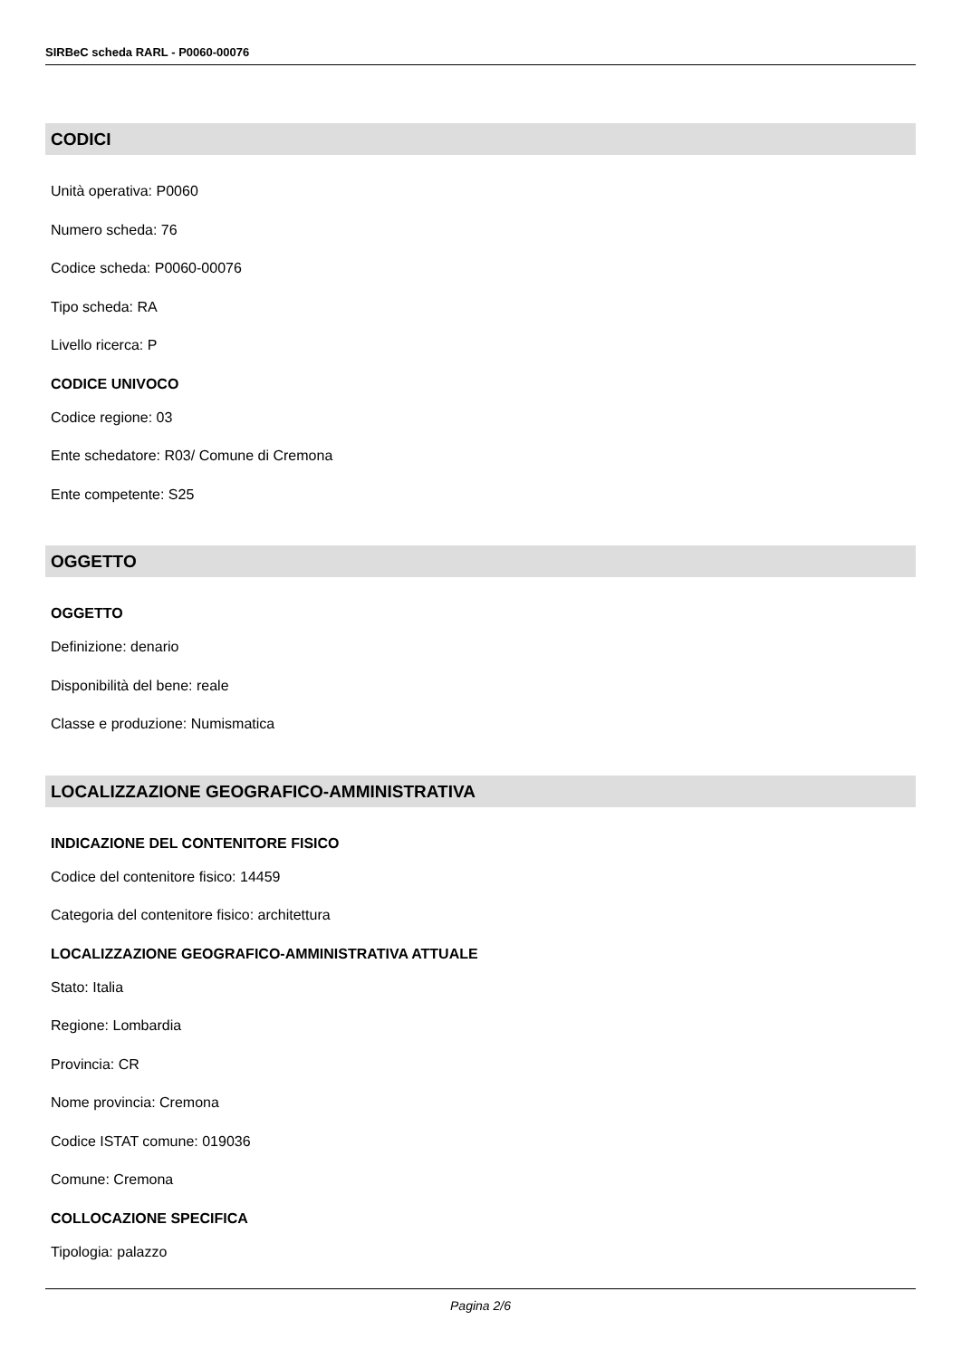SIRBeC scheda RARL - P0060-00076
CODICI
Unità operativa: P0060
Numero scheda: 76
Codice scheda: P0060-00076
Tipo scheda: RA
Livello ricerca: P
CODICE UNIVOCO
Codice regione: 03
Ente schedatore: R03/ Comune di Cremona
Ente competente: S25
OGGETTO
OGGETTO
Definizione: denario
Disponibilità del bene: reale
Classe e produzione: Numismatica
LOCALIZZAZIONE GEOGRAFICO-AMMINISTRATIVA
INDICAZIONE DEL CONTENITORE FISICO
Codice del contenitore fisico: 14459
Categoria del contenitore fisico: architettura
LOCALIZZAZIONE GEOGRAFICO-AMMINISTRATIVA ATTUALE
Stato: Italia
Regione: Lombardia
Provincia: CR
Nome provincia: Cremona
Codice ISTAT comune: 019036
Comune: Cremona
COLLOCAZIONE SPECIFICA
Tipologia: palazzo
Pagina 2/6